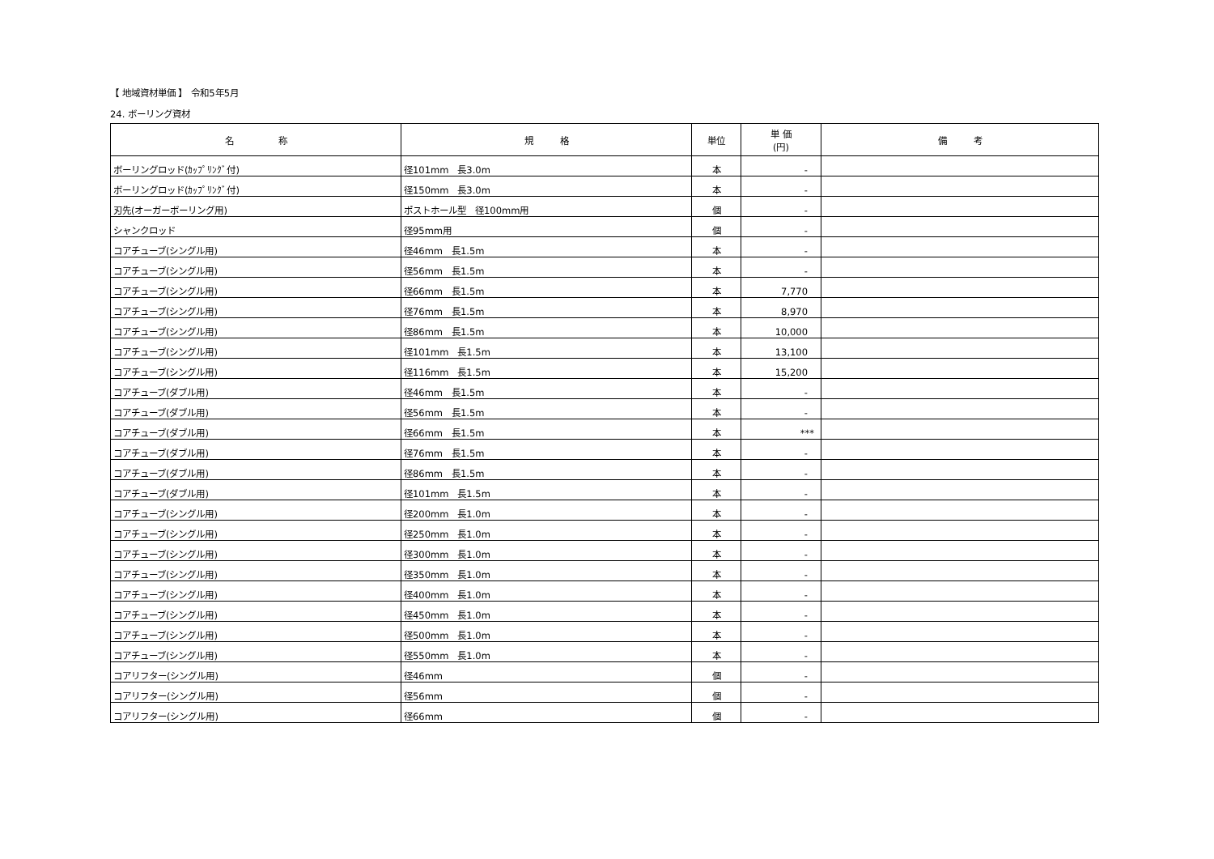【 地域資材単価 】　令和5年5月
24. ボーリング資材
| 名 称 | 規 格 | 単位 | 単 価 (円) | 備 考 |
| --- | --- | --- | --- | --- |
| ボーリングロッド(ｶｯﾌﾟﾘﾝｸﾞ付) | 径101mm 長3.0m | 本 | - | |
| ボーリングロッド(ｶｯﾌﾟﾘﾝｸﾞ付) | 径150mm 長3.0m | 本 | - | |
| 刃先(オーガーボーリング用) | ポストホール型 径100mm用 | 個 | - | |
| シャンクロッド | 径95mm用 | 個 | - | |
| コアチューブ(シングル用) | 径46mm 長1.5m | 本 | - | |
| コアチューブ(シングル用) | 径56mm 長1.5m | 本 | - | |
| コアチューブ(シングル用) | 径66mm 長1.5m | 本 | 7,770 | |
| コアチューブ(シングル用) | 径76mm 長1.5m | 本 | 8,970 | |
| コアチューブ(シングル用) | 径86mm 長1.5m | 本 | 10,000 | |
| コアチューブ(シングル用) | 径101mm 長1.5m | 本 | 13,100 | |
| コアチューブ(シングル用) | 径116mm 長1.5m | 本 | 15,200 | |
| コアチューブ(ダブル用) | 径46mm 長1.5m | 本 | - | |
| コアチューブ(ダブル用) | 径56mm 長1.5m | 本 | - | |
| コアチューブ(ダブル用) | 径66mm 長1.5m | 本 | *** | |
| コアチューブ(ダブル用) | 径76mm 長1.5m | 本 | - | |
| コアチューブ(ダブル用) | 径86mm 長1.5m | 本 | - | |
| コアチューブ(ダブル用) | 径101mm 長1.5m | 本 | - | |
| コアチューブ(シングル用) | 径200mm 長1.0m | 本 | - | |
| コアチューブ(シングル用) | 径250mm 長1.0m | 本 | - | |
| コアチューブ(シングル用) | 径300mm 長1.0m | 本 | - | |
| コアチューブ(シングル用) | 径350mm 長1.0m | 本 | - | |
| コアチューブ(シングル用) | 径400mm 長1.0m | 本 | - | |
| コアチューブ(シングル用) | 径450mm 長1.0m | 本 | - | |
| コアチューブ(シングル用) | 径500mm 長1.0m | 本 | - | |
| コアチューブ(シングル用) | 径550mm 長1.0m | 本 | - | |
| コアリフター(シングル用) | 径46mm | 個 | - | |
| コアリフター(シングル用) | 径56mm | 個 | - | |
| コアリフター(シングル用) | 径66mm | 個 | - | |